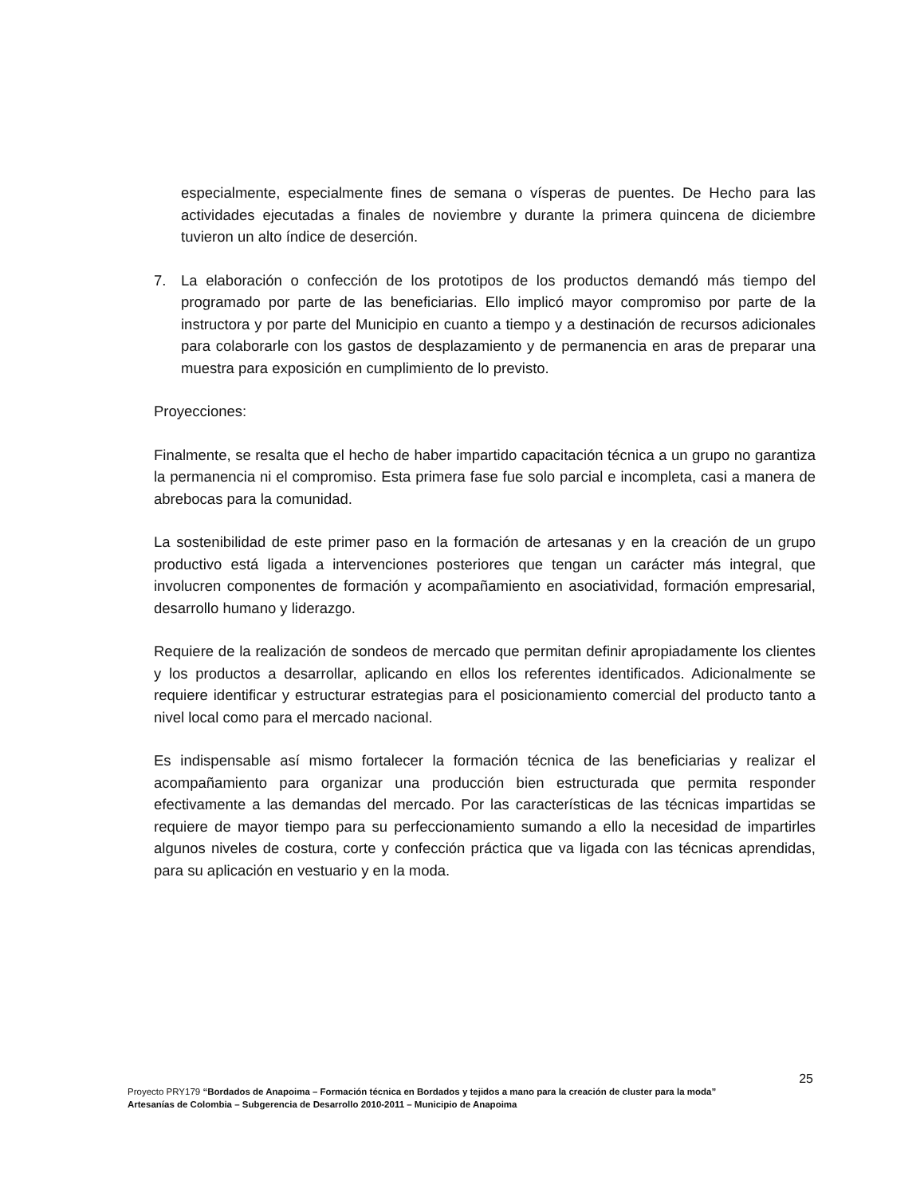especialmente, especialmente fines de semana o vísperas de puentes. De Hecho para las actividades ejecutadas a finales de noviembre y durante la primera quincena de diciembre tuvieron un alto índice de deserción.
7. La elaboración o confección de los prototipos de los productos demandó más tiempo del programado por parte de las beneficiarias. Ello implicó mayor compromiso por parte de la instructora y por parte del Municipio en cuanto a tiempo y a destinación de recursos adicionales para colaborarle con los gastos de desplazamiento y de permanencia en aras de preparar una muestra para exposición en cumplimiento de lo previsto.
Proyecciones:
Finalmente, se resalta que el hecho de haber impartido capacitación técnica a un grupo no garantiza la permanencia ni el compromiso. Esta primera fase fue solo parcial e incompleta, casi a manera de abrebocas para la comunidad.
La sostenibilidad de este primer paso en la formación de artesanas y en la creación de un grupo productivo está ligada a intervenciones posteriores que tengan un carácter más integral, que involucren componentes de formación y acompañamiento en asociatividad, formación empresarial, desarrollo humano y liderazgo.
Requiere de la realización de sondeos de mercado que permitan definir apropiadamente los clientes y los productos a desarrollar, aplicando en ellos los referentes identificados. Adicionalmente se requiere identificar y estructurar estrategias para el posicionamiento comercial del producto tanto a nivel local como para el mercado nacional.
Es indispensable así mismo fortalecer la formación técnica de las beneficiarias y realizar el acompañamiento para organizar una producción bien estructurada que permita responder efectivamente a las demandas del mercado. Por las características de las técnicas impartidas se requiere de mayor tiempo para su perfeccionamiento sumando a ello la necesidad de impartirles algunos niveles de costura, corte y confección práctica que va ligada con las técnicas aprendidas, para su aplicación en vestuario y en la moda.
25
Proyecto PRY179 “Bordados de Anapoima – Formación técnica en Bordados y tejidos a mano para la creación de cluster para la moda”
Artesanías de Colombia – Subgerencia de Desarrollo 2010-2011 – Municipio de Anapoima